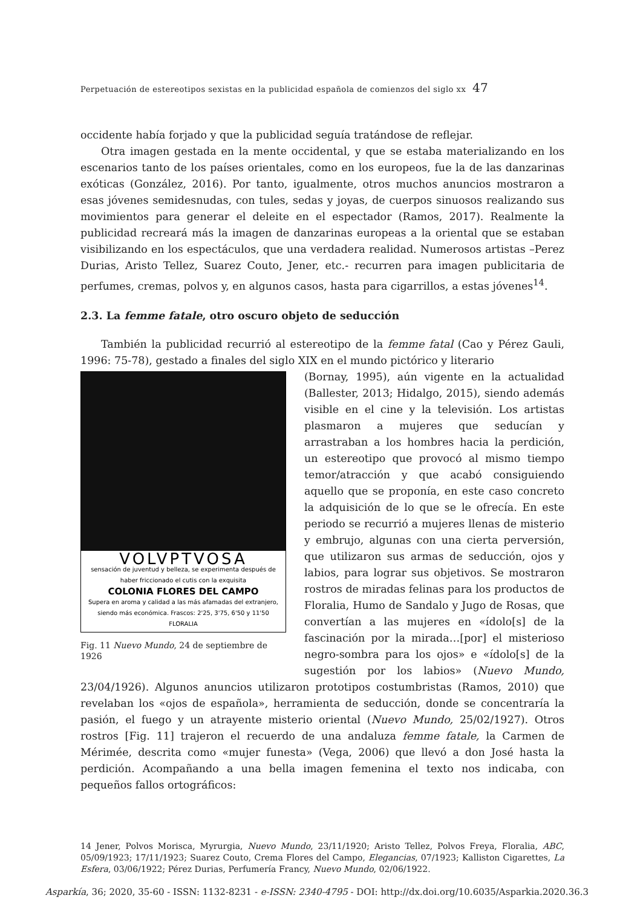Perpetuación de estereotipos sexistas en la publicidad española de comienzos del siglo xx 47
occidente había forjado y que la publicidad seguía tratándose de reflejar.
Otra imagen gestada en la mente occidental, y que se estaba materializando en los escenarios tanto de los países orientales, como en los europeos, fue la de las danzarinas exóticas (González, 2016). Por tanto, igualmente, otros muchos anuncios mostraron a esas jóvenes semidesnudas, con tules, sedas y joyas, de cuerpos sinuosos realizando sus movimientos para generar el deleite en el espectador (Ramos, 2017). Realmente la publicidad recreará más la imagen de danzarinas europeas a la oriental que se estaban visibilizando en los espectáculos, que una verdadera realidad. Numerosos artistas –Perez Durias, Aristo Tellez, Suarez Couto, Jener, etc.- recurren para imagen publicitaria de perfumes, cremas, polvos y, en algunos casos, hasta para cigarrillos, a estas jóvenes<sup>14</sup>.
2.3. La femme fatale, otro oscuro objeto de seducción
También la publicidad recurrió al estereotipo de la femme fatal (Cao y Pérez Gauli, 1996: 75-78), gestado a finales del siglo XIX en el mundo pictórico y literario
VOLVPTVOSA
sensación de juventud y belleza, se experimenta después de haber friccionado el cutis con la exquisita
COLONIA FLORES DEL CAMPO
Supera en aroma y calidad a las más afamadas del extranjero, siendo más económica. Frascos: 2'25, 3'75, 6'50 y 11'50 FLORALIA
Fig. 11 Nuevo Mundo, 24 de septiembre de 1926
(Bornay, 1995), aún vigente en la actualidad (Ballester, 2013; Hidalgo, 2015), siendo además visible en el cine y la televisión. Los artistas plasmaron a mujeres que seducían y arrastraban a los hombres hacia la perdición, un estereotipo que provocó al mismo tiempo temor/atracción y que acabó consiguiendo aquello que se proponía, en este caso concreto la adquisición de lo que se le ofrecía. En este periodo se recurrió a mujeres llenas de misterio y embrujo, algunas con una cierta perversión, que utilizaron sus armas de seducción, ojos y labios, para lograr sus objetivos. Se mostraron rostros de miradas felinas para los productos de Floralia, Humo de Sandalo y Jugo de Rosas, que convertían a las mujeres en «ídolo[s] de la fascinación por la mirada…[por] el misterioso negro-sombra para los ojos» e «ídolo[s] de la sugestión por los labios» (Nuevo Mundo, 23/04/1926). Algunos anuncios utilizaron prototipos costumbristas (Ramos, 2010) que revelaban los «ojos de española», herramienta de seducción, donde se concentraría la pasión, el fuego y un atrayente misterio oriental (Nuevo Mundo, 25/02/1927). Otros rostros [Fig. 11] trajeron el recuerdo de una andaluza femme fatale, la Carmen de Mérimée, descrita como «mujer funesta» (Vega, 2006) que llevó a don José hasta la perdición. Acompañando a una bella imagen femenina el texto nos indicaba, con pequeños fallos ortográficos:
14 Jener, Polvos Morisca, Myrurgia, Nuevo Mundo, 23/11/1920; Aristo Tellez, Polvos Freya, Floralia, ABC, 05/09/1923; 17/11/1923; Suarez Couto, Crema Flores del Campo, Elegancias, 07/1923; Kalliston Cigarettes, La Esfera, 03/06/1922; Pérez Durias, Perfumería Francy, Nuevo Mundo, 02/06/1922.
Asparkía, 36; 2020, 35-60 - ISSN: 1132-8231 - e-ISSN: 2340-4795 - DOI: http://dx.doi.org/10.6035/Asparkia.2020.36.3